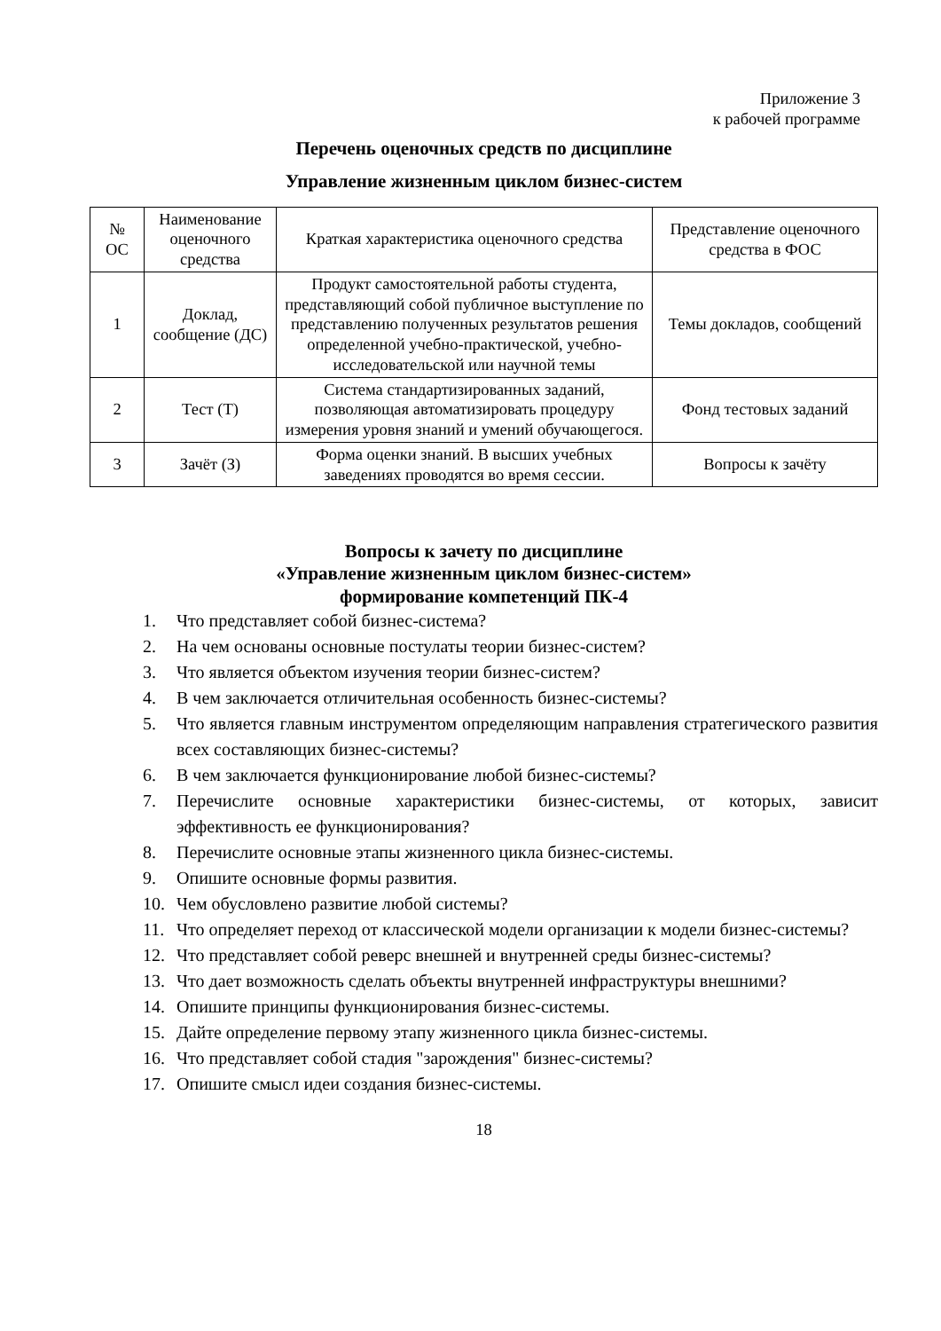Приложение 3
к рабочей программе
Перечень оценочных средств по дисциплине
Управление жизненным циклом бизнес-систем
| № ОС | Наименование оценочного средства | Краткая характеристика оценочного средства | Представление оценочного средства в ФОС |
| --- | --- | --- | --- |
| 1 | Доклад, сообщение (ДС) | Продукт самостоятельной работы студента, представляющий собой публичное выступление по представлению полученных результатов решения определенной учебно-практической, учебно-исследовательской или научной темы | Темы докладов, сообщений |
| 2 | Тест (Т) | Система стандартизированных заданий, позволяющая автоматизировать процедуру измерения уровня знаний и умений обучающегося. | Фонд тестовых заданий |
| 3 | Зачёт (З) | Форма оценки знаний. В высших учебных заведениях проводятся во время сессии. | Вопросы к зачёту |
Вопросы к зачету по дисциплине
«Управление жизненным циклом бизнес-систем»
формирование компетенций ПК-4
1. Что представляет собой бизнес-система?
2. На чем основаны основные постулаты теории бизнес-систем?
3. Что является объектом изучения теории бизнес-систем?
4. В чем заключается отличительная особенность бизнес-системы?
5. Что является главным инструментом определяющим направления стратегического развития всех составляющих бизнес-системы?
6. В чем заключается функционирование любой бизнес-системы?
7. Перечислите основные характеристики бизнес-системы, от которых, зависит эффективность ее функционирования?
8. Перечислите основные этапы жизненного цикла бизнес-системы.
9. Опишите основные формы развития.
10. Чем обусловлено развитие любой системы?
11. Что определяет переход от классической модели организации к модели бизнес-системы?
12. Что представляет собой реверс внешней и внутренней среды бизнес-системы?
13. Что дает возможность сделать объекты внутренней инфраструктуры внешними?
14. Опишите принципы функционирования бизнес-системы.
15. Дайте определение первому этапу жизненного цикла бизнес-системы.
16. Что представляет собой стадия "зарождения" бизнес-системы?
17. Опишите смысл идеи создания бизнес-системы.
18